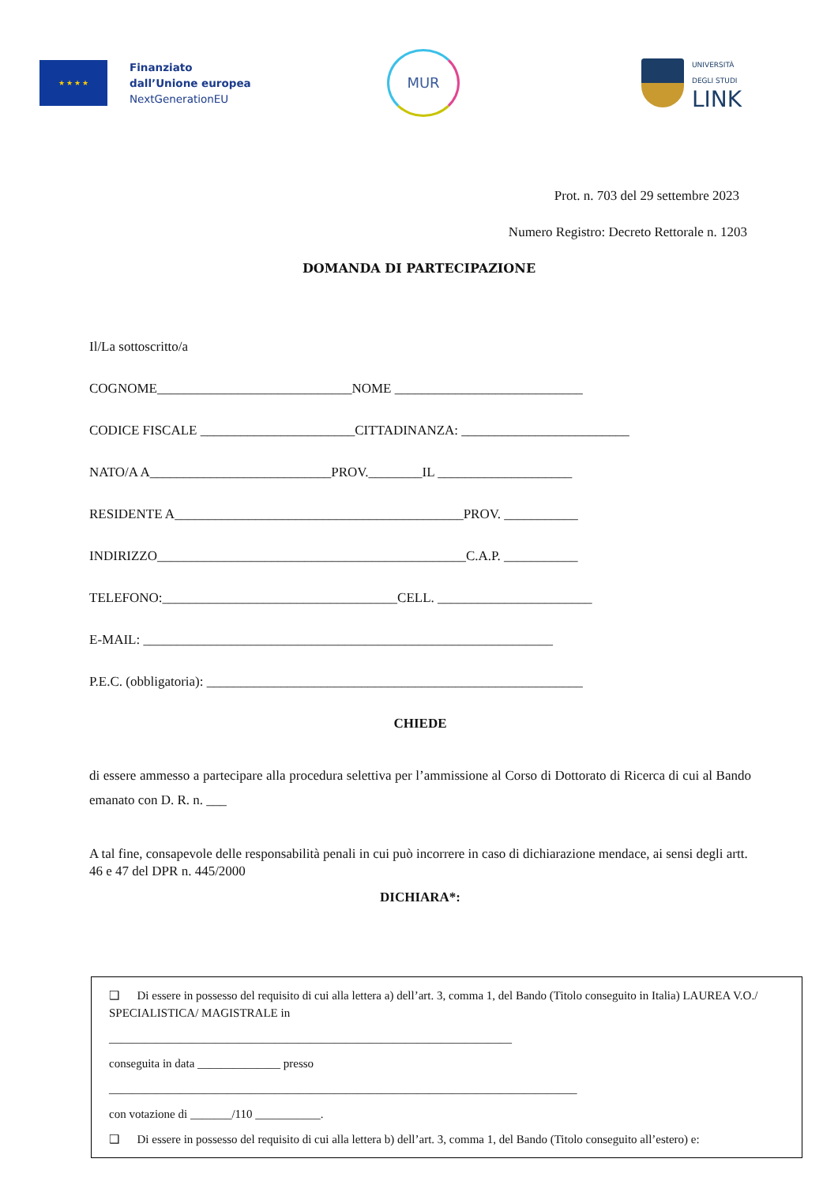★ ★ ★ ★
Finanziato
dall’Unione europea
NextGenerationEU
MUR
UNIVERSITÀ
DEGLI STUDI
LINK
Prot. n. 703 del 29 settembre 2023
Numero Registro: Decreto Rettorale n. 1203
DOMANDA DI PARTECIPAZIONE
Il/La sottoscritto/a
COGNOME_____________________________NOME ____________________________
CODICE FISCALE _______________________CITTADINANZA: _________________________
NATO/A A___________________________PROV.________IL ____________________
RESIDENTE A___________________________________________PROV. ___________
INDIRIZZO______________________________________________C.A.P. ___________
TELEFONO:___________________________________CELL. _______________________
E-MAIL: _____________________________________________________________
P.E.C. (obbligatoria): ________________________________________________________
CHIEDE
di essere ammesso a partecipare alla procedura selettiva per l’ammissione al Corso di Dottorato di Ricerca di cui al Bando emanato con D. R. n. ___
A tal fine, consapevole delle responsabilità penali in cui può incorrere in caso di dichiarazione mendace, ai sensi degli artt. 46 e 47 del DPR n. 445/2000
DICHIARA*:
❑ Di essere in possesso del requisito di cui alla lettera a) dell’art. 3, comma 1, del Bando (Titolo conseguito in Italia) LAUREA V.O./ SPECIALISTICA/ MAGISTRALE in
____________________________________________________________________
conseguita in data ______________ presso
_______________________________________________________________________________
con votazione di _______/110 ___________.
❑ Di essere in possesso del requisito di cui alla lettera b) dell’art. 3, comma 1, del Bando (Titolo conseguito all’estero) e: